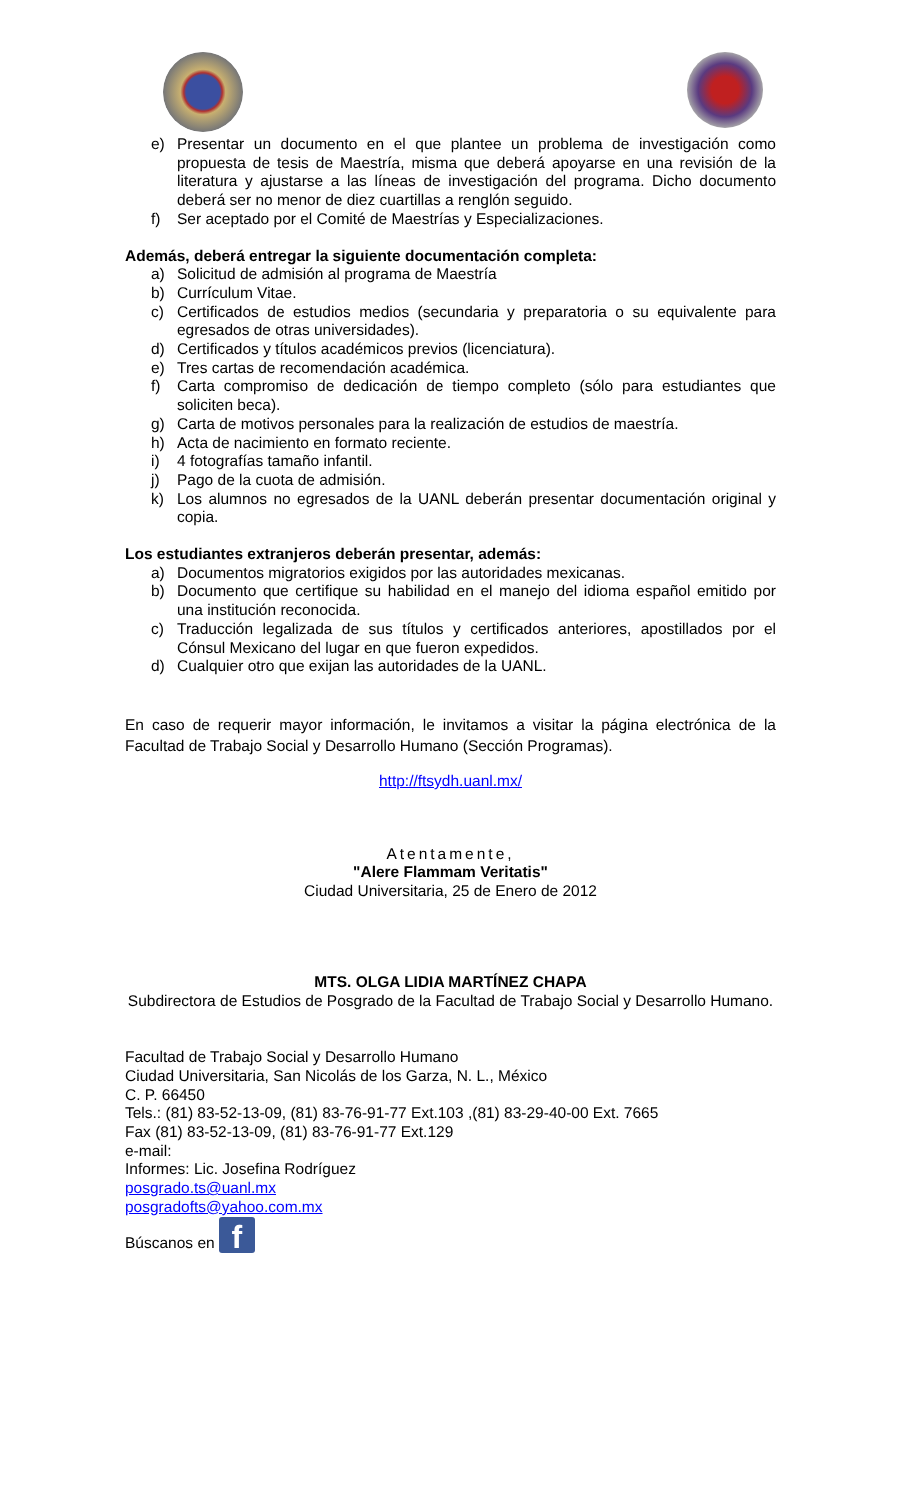e) Presentar un documento en el que plantee un problema de investigación como propuesta de tesis de Maestría, misma que deberá apoyarse en una revisión de la literatura y ajustarse a las líneas de investigación del programa. Dicho documento deberá ser no menor de diez cuartillas a renglón seguido.
f) Ser aceptado por el Comité de Maestrías y Especializaciones.
Además, deberá entregar la siguiente documentación completa:
a) Solicitud de admisión al programa de Maestría
b) Currículum Vitae.
c) Certificados de estudios medios (secundaria y preparatoria o su equivalente para egresados de otras universidades).
d) Certificados y títulos académicos previos (licenciatura).
e) Tres cartas de recomendación académica.
f) Carta compromiso de dedicación de tiempo completo (sólo para estudiantes que soliciten beca).
g) Carta de motivos personales para la realización de estudios de maestría.
h) Acta de nacimiento en formato reciente.
i) 4 fotografías tamaño infantil.
j) Pago de la cuota de admisión.
k) Los alumnos no egresados de la UANL deberán presentar documentación original y copia.
Los estudiantes extranjeros deberán presentar, además:
a) Documentos migratorios exigidos por las autoridades mexicanas.
b) Documento que certifique su habilidad en el manejo del idioma español emitido por una institución reconocida.
c) Traducción legalizada de sus títulos y certificados anteriores, apostillados por el Cónsul Mexicano del lugar en que fueron expedidos.
d) Cualquier otro que exijan las autoridades de la UANL.
En caso de requerir mayor información, le invitamos a visitar la página electrónica de la Facultad de Trabajo Social y Desarrollo Humano (Sección Programas).
http://ftsydh.uanl.mx/
Atentamente,
"Alere Flammam Veritatis"
Ciudad Universitaria, 25 de Enero de 2012
MTS. OLGA LIDIA MARTÍNEZ CHAPA
Subdirectora de Estudios de Posgrado de la Facultad de Trabajo Social y Desarrollo Humano.
Facultad de Trabajo Social y Desarrollo Humano
Ciudad Universitaria, San Nicolás de los Garza, N. L., México
C. P. 66450
Tels.: (81) 83-52-13-09, (81) 83-76-91-77 Ext.103 ,(81) 83-29-40-00 Ext. 7665
Fax (81) 83-52-13-09, (81) 83-76-91-77 Ext.129
e-mail:
Informes: Lic. Josefina Rodríguez
posgrado.ts@uanl.mx
posgradofts@yahoo.com.mx
Búscanos en f